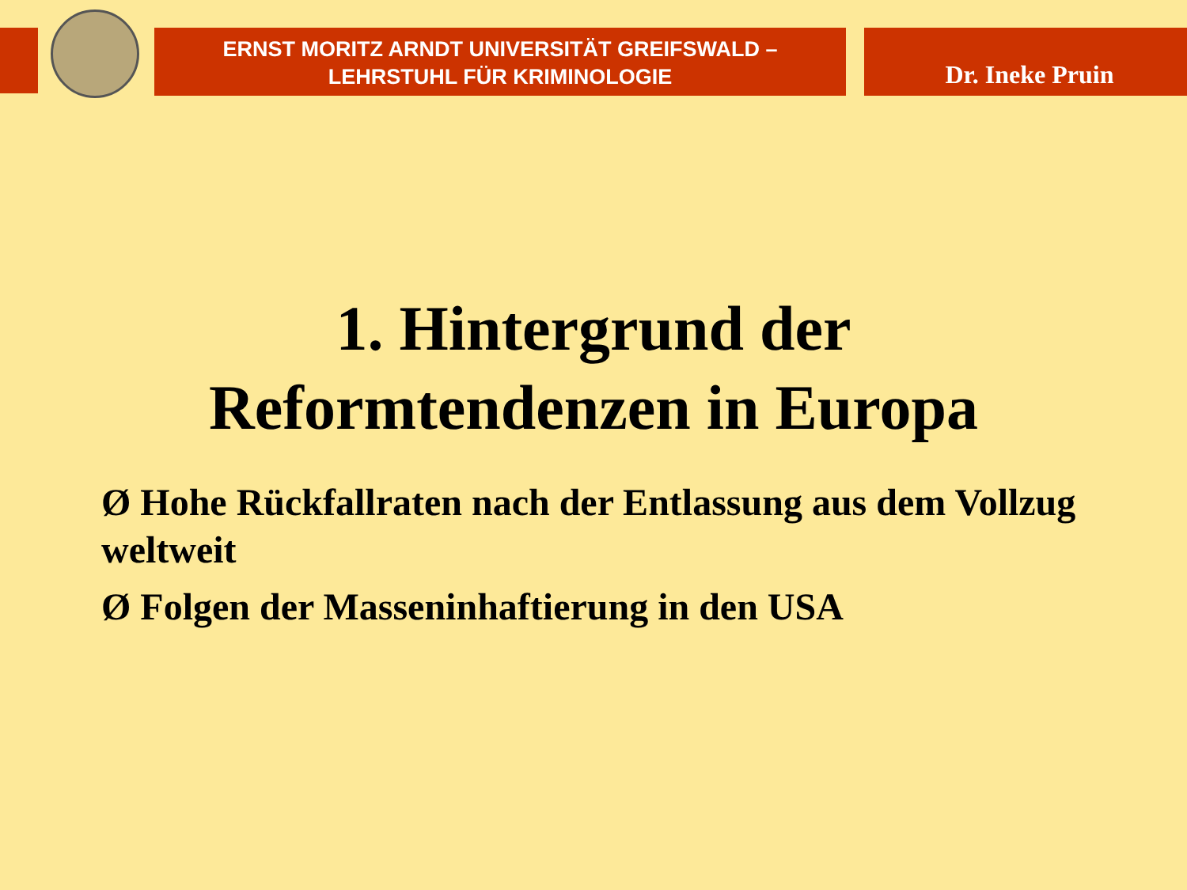ERNST MORITZ ARNDT UNIVERSITÄT GREIFSWALD –
LEHRSTUHL FÜR KRIMINOLOGIE
Dr. Ineke Pruin
1. Hintergrund der
Reformtendenzen in Europa
Ø Hohe Rückfallraten nach der Entlassung aus dem Vollzug weltweit
Ø Folgen der Masseninhaftierung in den USA